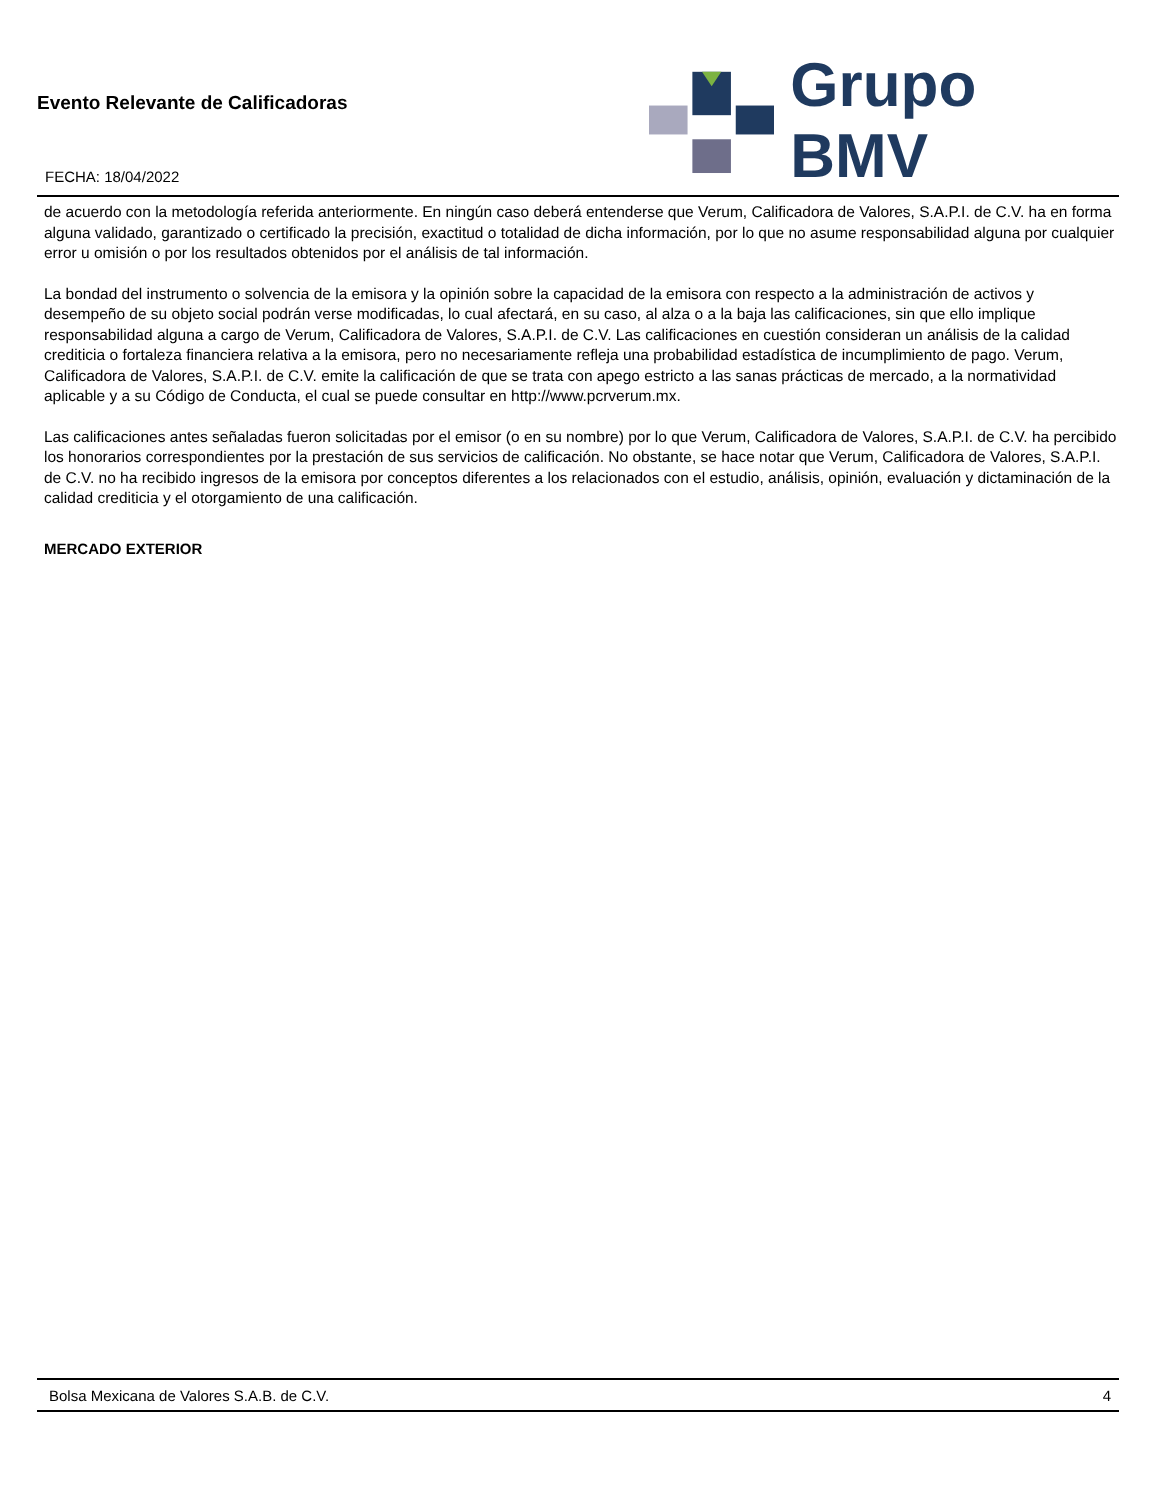Evento Relevante de Calificadoras
FECHA: 18/04/2022
Grupo BMV
de acuerdo con la metodología referida anteriormente. En ningún caso deberá entenderse que Verum, Calificadora de Valores, S.A.P.I. de C.V. ha en forma alguna validado, garantizado o certificado la precisión, exactitud o totalidad de dicha información, por lo que no asume responsabilidad alguna por cualquier error u omisión o por los resultados obtenidos por el análisis de tal información.
La bondad del instrumento o solvencia de la emisora y la opinión sobre la capacidad de la emisora con respecto a la administración de activos y desempeño de su objeto social podrán verse modificadas, lo cual afectará, en su caso, al alza o a la baja las calificaciones, sin que ello implique responsabilidad alguna a cargo de Verum, Calificadora de Valores, S.A.P.I. de C.V. Las calificaciones en cuestión consideran un análisis de la calidad crediticia o fortaleza financiera relativa a la emisora, pero no necesariamente refleja una probabilidad estadística de incumplimiento de pago. Verum, Calificadora de Valores, S.A.P.I. de C.V. emite la calificación de que se trata con apego estricto a las sanas prácticas de mercado, a la normatividad aplicable y a su Código de Conducta, el cual se puede consultar en http://www.pcrverum.mx.
Las calificaciones antes señaladas fueron solicitadas por el emisor (o en su nombre) por lo que Verum, Calificadora de Valores, S.A.P.I. de C.V. ha percibido los honorarios correspondientes por la prestación de sus servicios de calificación. No obstante, se hace notar que Verum, Calificadora de Valores, S.A.P.I. de C.V. no ha recibido ingresos de la emisora por conceptos diferentes a los relacionados con el estudio, análisis, opinión, evaluación y dictaminación de la calidad crediticia y el otorgamiento de una calificación.
MERCADO EXTERIOR
Bolsa Mexicana de Valores S.A.B. de C.V. 4